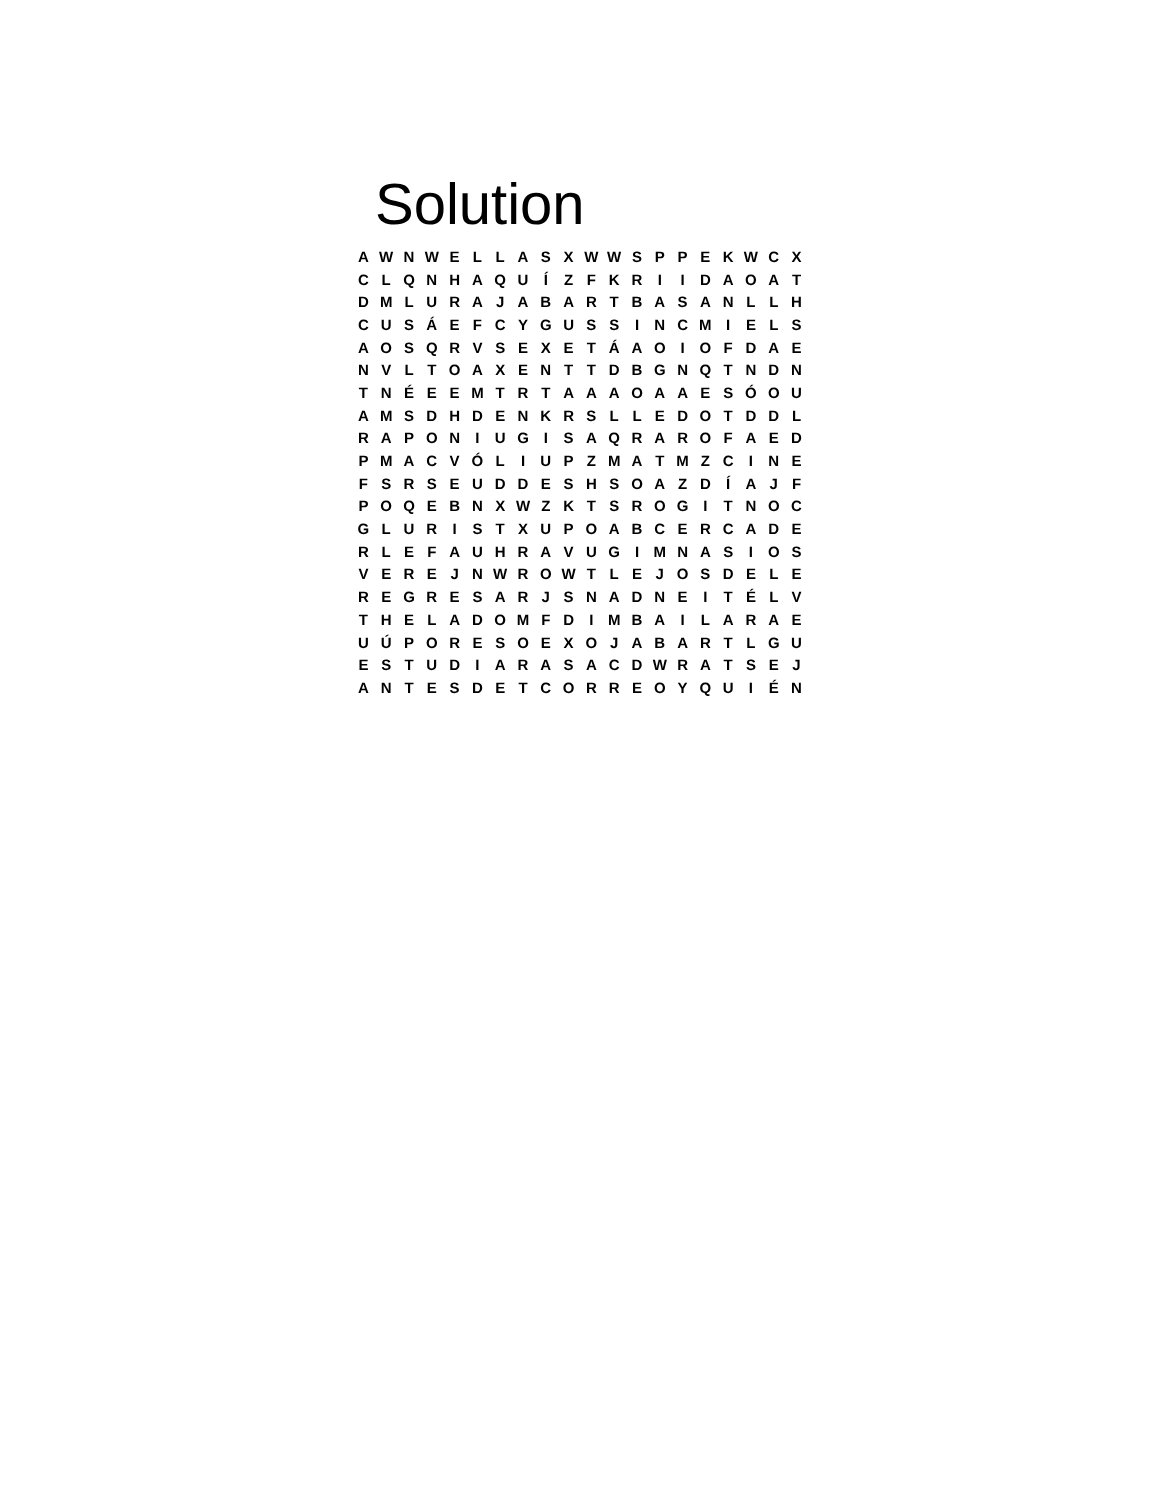Solution
| A | W | N | W | E | L | L | A | S | X | W | W | S | P | P | E | K | W | C | X |
| C | L | Q | N | H | A | Q | U | Í | Z | F | K | R | I | I | D | A | O | A | T |
| D | M | L | U | R | A | J | A | B | A | R | T | B | A | S | A | N | L | L | H |
| C | U | S | Á | E | F | C | Y | G | U | S | S | I | N | C | M | I | E | L | S |
| A | O | S | Q | R | V | S | E | X | E | T | Á | A | O | I | O | F | D | A | E |
| N | V | L | T | O | A | X | E | N | T | T | D | B | G | N | Q | T | N | D | N |
| T | N | É | E | E | M | T | R | T | A | A | A | O | A | A | E | S | Ó | O | U |
| A | M | S | D | H | D | E | N | K | R | S | L | L | E | D | O | T | D | D | L |
| R | A | P | O | N | I | U | G | I | S | A | Q | R | A | R | O | F | A | E | D |
| P | M | A | C | V | Ó | L | I | U | P | Z | M | A | T | M | Z | C | I | N | E |
| F | S | R | S | E | U | D | D | E | S | H | S | O | A | Z | D | Í | A | J | F |
| P | O | Q | E | B | N | X | W | Z | K | T | S | R | O | G | I | T | N | O | C |
| G | L | U | R | I | S | T | X | U | P | O | A | B | C | E | R | C | A | D | E |
| R | L | E | F | A | U | H | R | A | V | U | G | I | M | N | A | S | I | O | S |
| V | E | R | E | J | N | W | R | O | W | T | L | E | J | O | S | D | E | L | E |
| R | E | G | R | E | S | A | R | J | S | N | A | D | N | E | I | T | É | L | V |
| T | H | E | L | A | D | O | M | F | D | I | M | B | A | I | L | A | R | A | E |
| U | Ú | P | O | R | E | S | O | E | X | O | J | A | B | A | R | T | L | G | U |
| E | S | T | U | D | I | A | R | A | S | A | C | D | W | R | A | T | S | E | J |
| A | N | T | E | S | D | E | T | C | O | R | R | E | O | Y | Q | U | I | É | N |